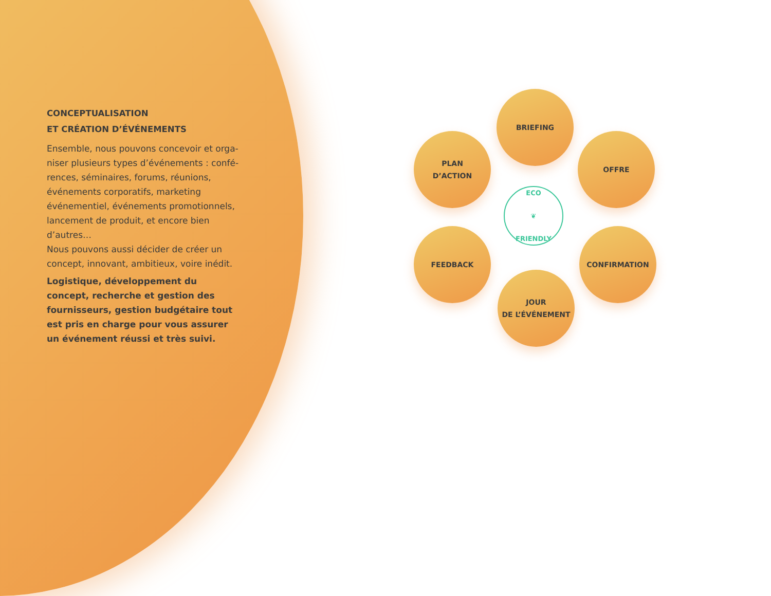CONCEPTUALISATION
ET CRÉATION D’ÉVÉNEMENTS
Ensemble, nous pouvons concevoir et orga­niser plusieurs types d’événements : confé­rences, séminaires, forums, réunions, événe­ments corporatifs, marketing événementiel, événements promotionnels, lancement de produit, et encore bien d’autres…
Nous pouvons aussi décider de créer un concept, innovant, ambitieux, voire inédit.
Logistique, développement du concept, recherche et gestion des fournisseurs, gestion budgétaire tout est pris en charge pour vous assurer un événement réussi et très suivi.
BRIEFING
OFFRE
CONFIRMATION
JOUR
DE L’ÉVÉNEMENT
FEEDBACK
PLAN
D’ACTION
ECO
❦
FRIENDLY